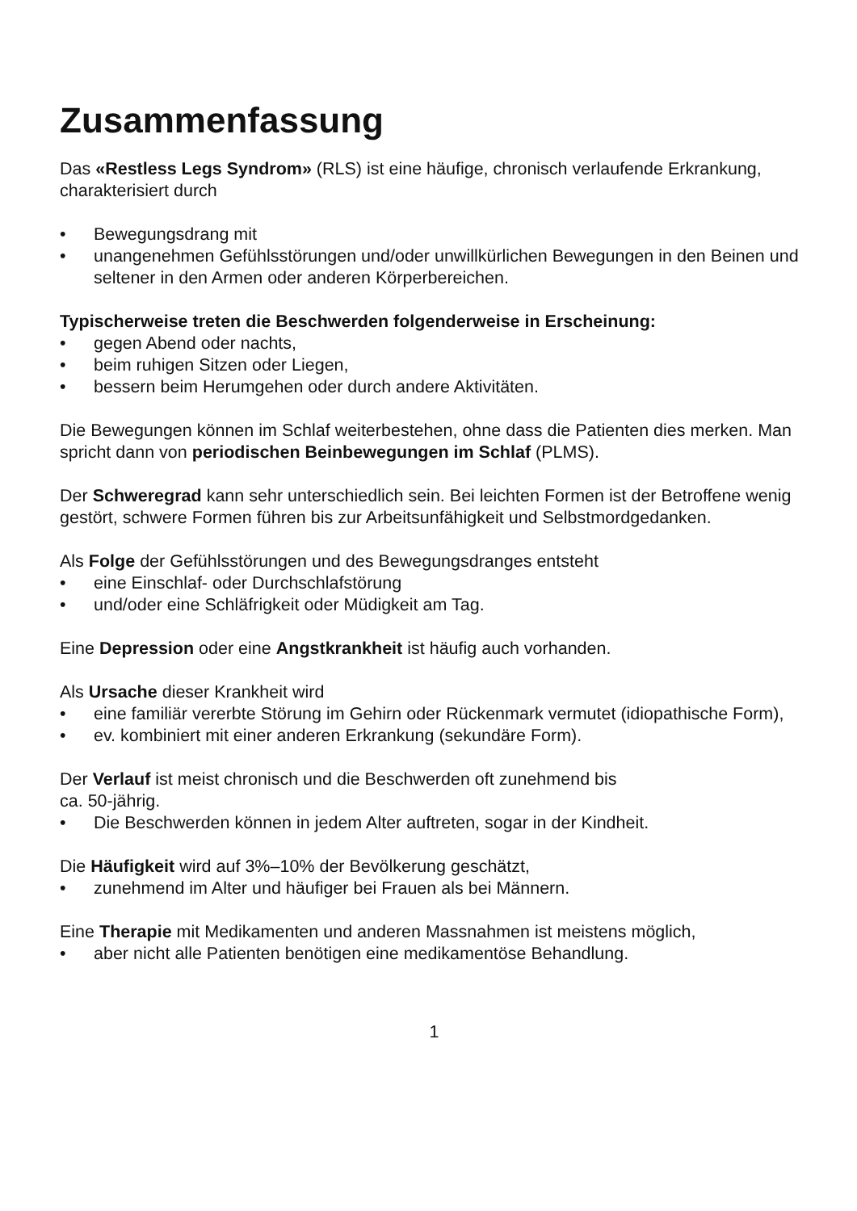Zusammenfassung
Das «Restless Legs Syndrom» (RLS) ist eine häufige, chronisch verlaufende Erkrankung, charakterisiert durch
• Bewegungsdrang mit
• unangenehmen Gefühlsstörungen und/oder unwillkürlichen Bewegungen in den Beinen und seltener in den Armen oder anderen Körperbereichen.
Typischerweise treten die Beschwerden folgenderweise in Erscheinung:
• gegen Abend oder nachts,
• beim ruhigen Sitzen oder Liegen,
• bessern beim Herumgehen oder durch andere Aktivitäten.
Die Bewegungen können im Schlaf weiterbestehen, ohne dass die Patienten dies merken. Man spricht dann von periodischen Beinbewegungen im Schlaf (PLMS).
Der Schweregrad kann sehr unterschiedlich sein. Bei leichten Formen ist der Betroffene wenig gestört, schwere Formen führen bis zur Arbeitsunfähigkeit und Selbstmordgedanken.
Als Folge der Gefühlsstörungen und des Bewegungsdranges entsteht
• eine Einschlaf- oder Durchschlafstörung
• und/oder eine Schläfrigkeit oder Müdigkeit am Tag.
Eine Depression oder eine Angstkrankheit ist häufig auch vorhanden.
Als Ursache dieser Krankheit wird
• eine familiär vererbte Störung im Gehirn oder Rückenmark vermutet (idiopathische Form),
• ev. kombiniert mit einer anderen Erkrankung (sekundäre Form).
Der Verlauf ist meist chronisch und die Beschwerden oft zunehmend bis
ca. 50-jährig.
• Die Beschwerden können in jedem Alter auftreten, sogar in der Kindheit.
Die Häufigkeit wird auf 3%–10% der Bevölkerung geschätzt,
• zunehmend im Alter und häufiger bei Frauen als bei Männern.
Eine Therapie mit Medikamenten und anderen Massnahmen ist meistens möglich,
• aber nicht alle Patienten benötigen eine medikamentöse Behandlung.
1